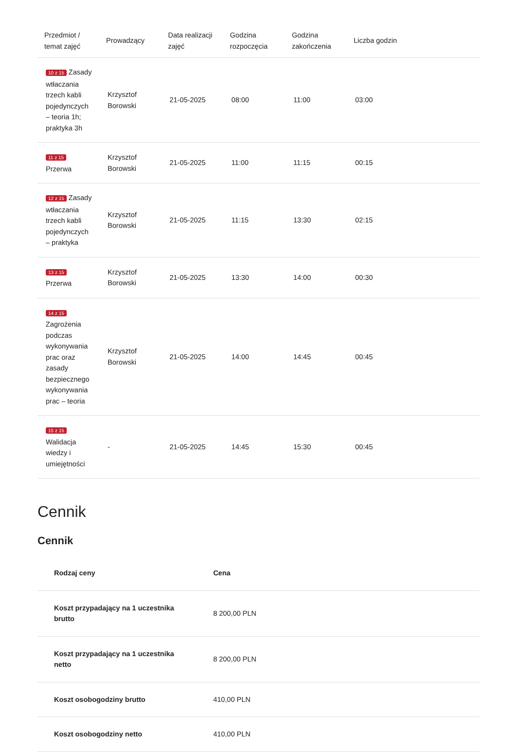| Przedmiot / temat zajęć | Prowadzący | Data realizacji zajęć | Godzina rozpoczęcia | Godzina zakończenia | Liczba godzin |
| --- | --- | --- | --- | --- | --- |
| 10 z 15 Zasady wtłaczania trzech kabli pojedynczych – teoria 1h; praktyka 3h | Krzysztof Borowski | 21-05-2025 | 08:00 | 11:00 | 03:00 |
| 11 z 15 Przerwa | Krzysztof Borowski | 21-05-2025 | 11:00 | 11:15 | 00:15 |
| 12 z 15 Zasady wtłaczania trzech kabli pojedynczych – praktyka | Krzysztof Borowski | 21-05-2025 | 11:15 | 13:30 | 02:15 |
| 13 z 15 Przerwa | Krzysztof Borowski | 21-05-2025 | 13:30 | 14:00 | 00:30 |
| 14 z 15 Zagrożenia podczas wykonywania prac oraz zasady bezpiecznego wykonywania prac – teoria | Krzysztof Borowski | 21-05-2025 | 14:00 | 14:45 | 00:45 |
| 15 z 15 Walidacja wiedzy i umiejętności | - | 21-05-2025 | 14:45 | 15:30 | 00:45 |
Cennik
Cennik
| Rodzaj ceny | Cena |
| --- | --- |
| Koszt przypadający na 1 uczestnika brutto | 8 200,00 PLN |
| Koszt przypadający na 1 uczestnika netto | 8 200,00 PLN |
| Koszt osobogodziny brutto | 410,00 PLN |
| Koszt osobogodziny netto | 410,00 PLN |